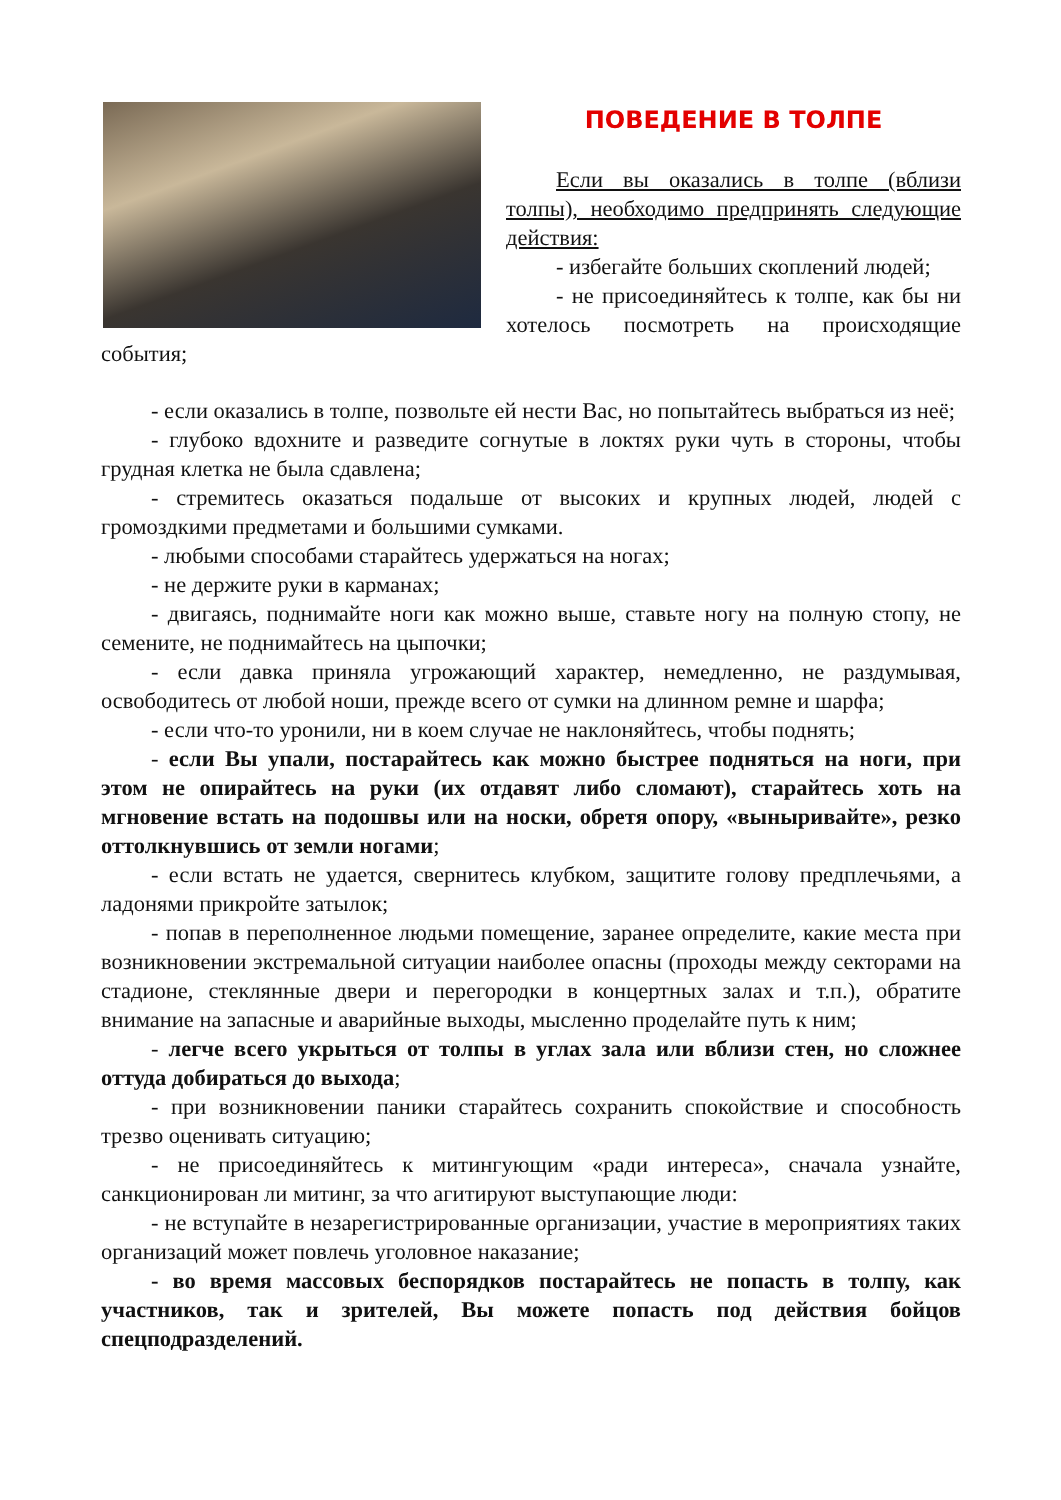ПОВЕДЕНИЕ В ТОЛПЕ
Если вы оказались в толпе (вблизи толпы), необходимо предпринять следующие действия:
- избегайте больших скоплений людей;
- не присоединяйтесь к толпе, как бы ни хотелось посмотреть на происходящие события;
- если оказались в толпе, позвольте ей нести Вас, но попытайтесь выбраться из неё;
- глубоко вдохните и разведите согнутые в локтях руки чуть в стороны, чтобы грудная клетка не была сдавлена;
- стремитесь оказаться подальше от высоких и крупных людей, людей с громоздкими предметами и большими сумками.
- любыми способами старайтесь удержаться на ногах;
- не держите руки в карманах;
- двигаясь, поднимайте ноги как можно выше, ставьте ногу на полную стопу, не семените, не поднимайтесь на цыпочки;
- если давка приняла угрожающий характер, немедленно, не раздумывая, освободитесь от любой ноши, прежде всего от сумки на длинном ремне и шарфа;
- если что-то уронили, ни в коем случае не наклоняйтесь, чтобы поднять;
- если Вы упали, постарайтесь как можно быстрее подняться на ноги, при этом не опирайтесь на руки (их отдавят либо сломают), старайтесь хоть на мгновение встать на подошвы или на носки, обретя опору, «выныривайте», резко оттолкнувшись от земли ногами;
- если встать не удается, свернитесь клубком, защитите голову предплечьями, а ладонями прикройте затылок;
- попав в переполненное людьми помещение, заранее определите, какие места при возникновении экстремальной ситуации наиболее опасны (проходы между секторами на стадионе, стеклянные двери и перегородки в концертных залах и т.п.), обратите внимание на запасные и аварийные выходы, мысленно проделайте путь к ним;
- легче всего укрыться от толпы в углах зала или вблизи стен, но сложнее оттуда добираться до выхода;
- при возникновении паники старайтесь сохранить спокойствие и способность трезво оценивать ситуацию;
- не присоединяйтесь к митингующим «ради интереса», сначала узнайте, санкционирован ли митинг, за что агитируют выступающие люди:
- не вступайте в незарегистрированные организации, участие в мероприятиях таких организаций может повлечь уголовное наказание;
- во время массовых беспорядков постарайтесь не попасть в толпу, как участников, так и зрителей, Вы можете попасть под действия бойцов спецподразделений.